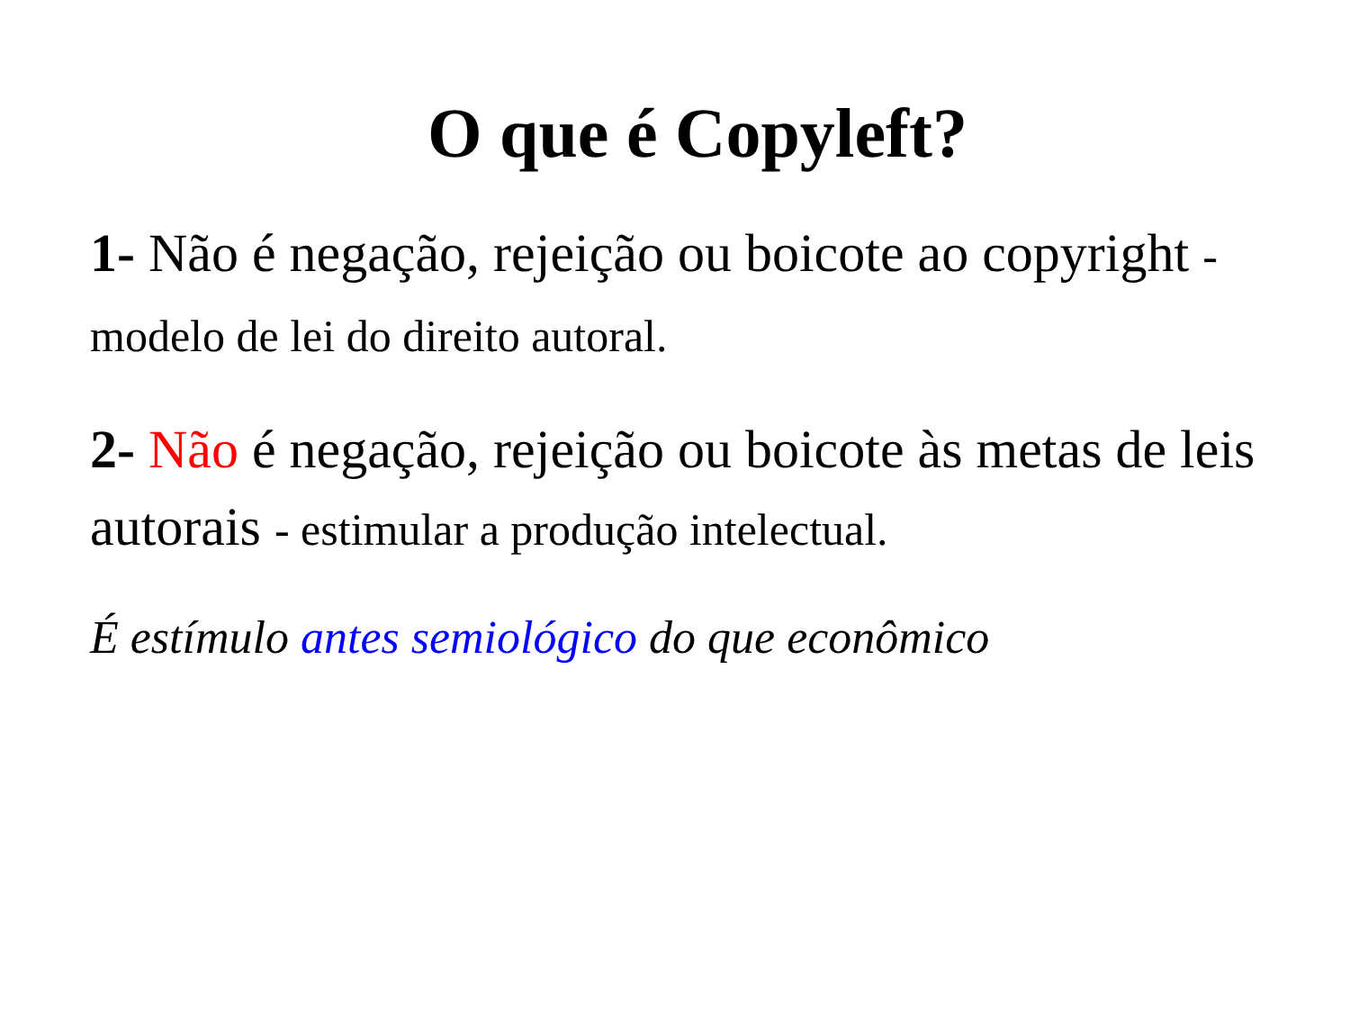O que é Copyleft?
1- Não é negação, rejeição ou boicote ao copyright - modelo de lei do direito autoral.
2- Não é negação, rejeição ou boicote às metas de leis autorais - estimular a produção intelectual.
É estímulo antes semiológico do que econômico